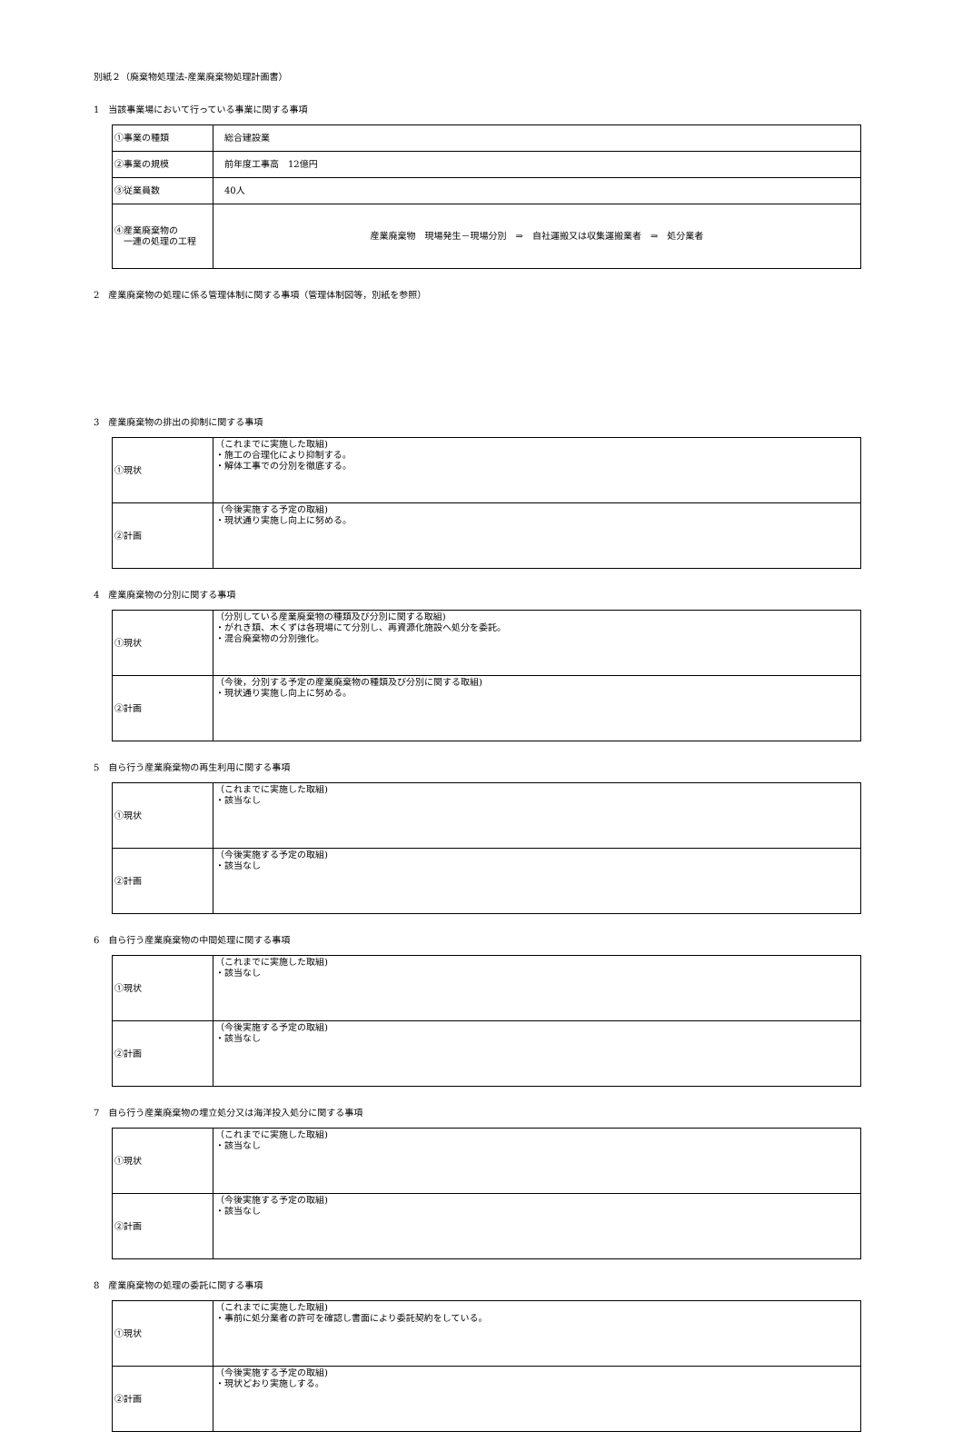別紙２（廃棄物処理法-産業廃棄物処理計画書）
1　当該事業場において行っている事業に関する事項
| ①事業の種類 | 総合建設業 |
| ②事業の規模 | 前年度工事高 12億円 |
| ③従業員数 | 40人 |
| ④産業廃棄物の 一連の処理の工程 | 産業廃棄物 現場発生－現場分別 ⇒ 自社運搬又は収集運搬業者 ⇒ 処分業者 |
2　産業廃棄物の処理に係る管理体制に関する事項（管理体制図等，別紙を参照）
3　産業廃棄物の排出の抑制に関する事項
| ①現状 | （これまでに実施した取組) ・施工の合理化により抑制する。 ・解体工事での分別を徹底する。 |
| ②計画 | （今後実施する予定の取組) ・現状通り実施し向上に努める。 |
4　産業廃棄物の分別に関する事項
| ①現状 | （分別している産業廃棄物の種類及び分別に関する取組) ・がれき類、木くずは各現場にて分別し、再資源化施設へ処分を委託。 ・混合廃棄物の分別強化。 |
| ②計画 | （今後，分別する予定の産業廃棄物の種類及び分別に関する取組) ・現状通り実施し向上に努める。 |
5　自ら行う産業廃棄物の再生利用に関する事項
| ①現状 | （これまでに実施した取組) ・該当なし |
| ②計画 | （今後実施する予定の取組) ・該当なし |
6　自ら行う産業廃棄物の中間処理に関する事項
| ①現状 | （これまでに実施した取組) ・該当なし |
| ②計画 | （今後実施する予定の取組) ・該当なし |
7　自ら行う産業廃棄物の埋立処分又は海洋投入処分に関する事項
| ①現状 | （これまでに実施した取組) ・該当なし |
| ②計画 | （今後実施する予定の取組) ・該当なし |
8　産業廃棄物の処理の委託に関する事項
| ①現状 | （これまでに実施した取組) ・事前に処分業者の許可を確認し書面により委託契約をしている。 |
| ②計画 | （今後実施する予定の取組) ・現状どおり実施しする。 |